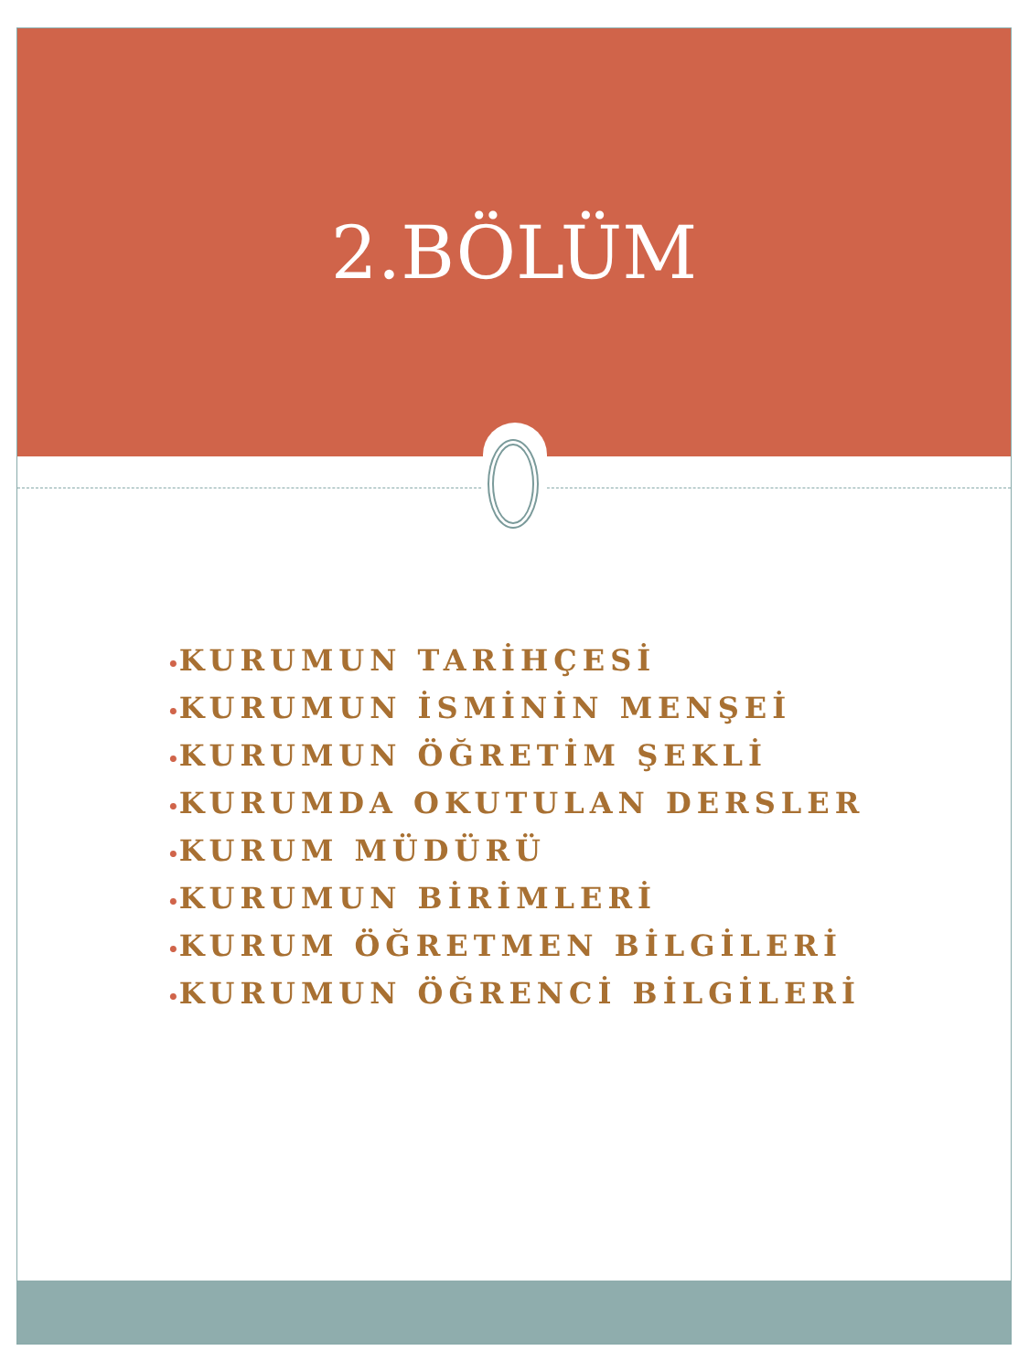2.BÖLÜM
•KURUMUN TARİHÇESİ
•KURUMUN İSMİNİN MENŞEİ
•KURUMUN ÖĞRETİM ŞEKLİ
•KURUMDA OKUTULAN DERSLER
•KURUM MÜDÜRÜ
•KURUMUN BİRİMLERİ
•KURUM ÖĞRETMEN BİLGİLERİ
•KURUMUN ÖĞRENCİ BİLGİLERİ